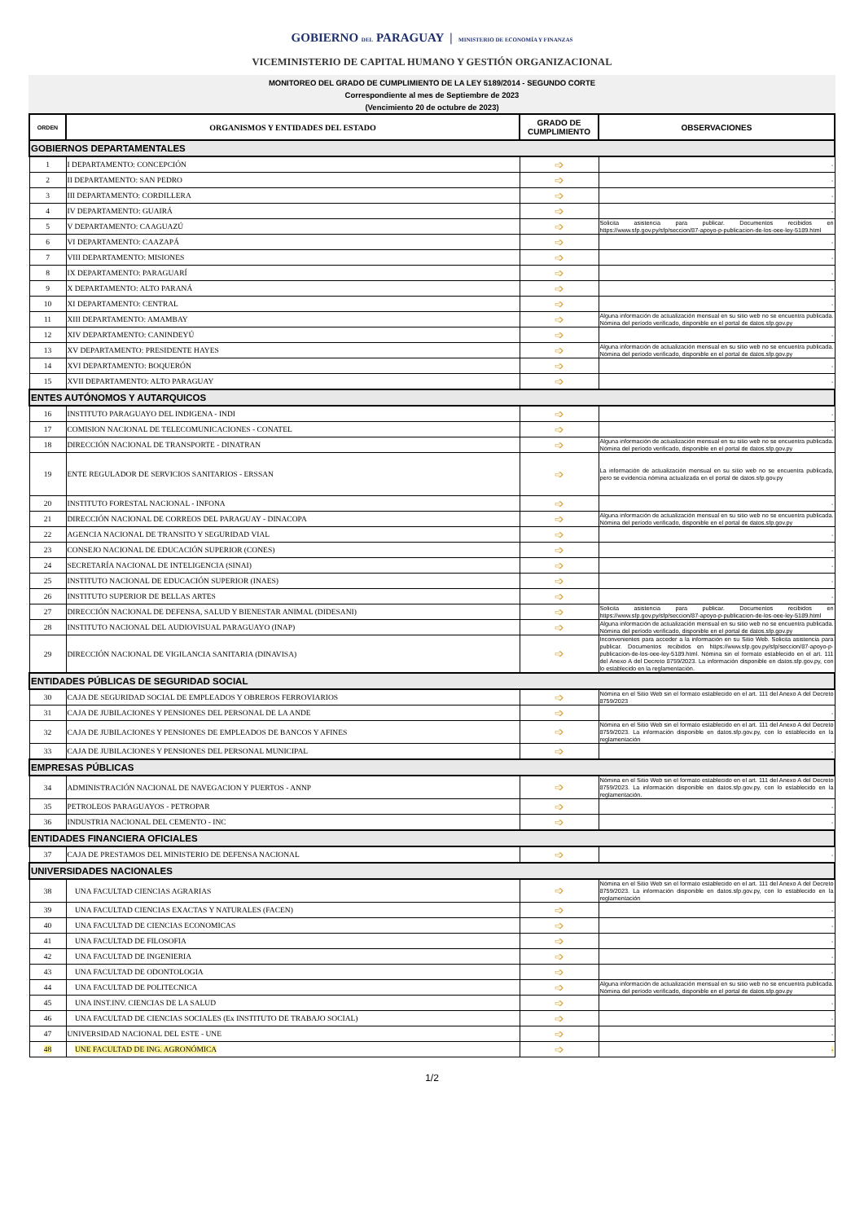GOBIERNO DEL PARAGUAY | MINISTERIO DE ECONOMÍA Y FINANZAS
VICEMINISTERIO DE CAPITAL HUMANO Y GESTIÓN ORGANIZACIONAL
MONITOREO DEL GRADO DE CUMPLIMIENTO DE LA LEY 5189/2014 - SEGUNDO CORTE
Correspondiente al mes de Septiembre de 2023
(Vencimiento 20 de octubre de 2023)
| ORDEN | ORGANISMOS Y ENTIDADES DEL ESTADO | GRADO DE CUMPLIMIENTO | OBSERVACIONES |
| --- | --- | --- | --- |
| GOBIERNOS DEPARTAMENTALES | | | |
| 1 | I DEPARTAMENTO: CONCEPCIÓN | ➩ | - |
| 2 | II DEPARTAMENTO: SAN PEDRO | ➩ | - |
| 3 | III DEPARTAMENTO: CORDILLERA | ➩ | - |
| 4 | IV DEPARTAMENTO: GUAIRÁ | ➩ | - |
| 5 | V DEPARTAMENTO: CAAGUAZÚ | ➩ | Solicita asistencia para publicar. Documentos recibidos en https://www.sfp.gov.py/sfp/seccion/87-apoyo-p-publicacion-de-los-oee-ley-5189.html |
| 6 | VI DEPARTAMENTO: CAAZAPÁ | ➩ | - |
| 7 | VIII DEPARTAMENTO: MISIONES | ➩ | - |
| 8 | IX DEPARTAMENTO: PARAGUARÍ | ➩ | - |
| 9 | X DEPARTAMENTO: ALTO PARANÁ | ➩ | - |
| 10 | XI DEPARTAMENTO: CENTRAL | ➩ | - |
| 11 | XIII DEPARTAMENTO: AMAMBAY | ➩ | Alguna información de actualización mensual en su sitio web no se encuentra publicada. Nómina del período verificado, disponible en el portal de datos.sfp.gov.py |
| 12 | XIV DEPARTAMENTO: CANINDEYÚ | ➩ | - |
| 13 | XV DEPARTAMENTO: PRESIDENTE HAYES | ➩ | Alguna información de actualización mensual en su sitio web no se encuentra publicada. Nómina del período verificado, disponible en el portal de datos.sfp.gov.py |
| 14 | XVI DEPARTAMENTO: BOQUERÓN | ➩ | - |
| 15 | XVII DEPARTAMENTO: ALTO PARAGUAY | ➩ | - |
| ENTES AUTÓNOMOS Y AUTARQUICOS | | | |
| 16 | INSTITUTO PARAGUAYO DEL INDIGENA - INDI | ➩ | - |
| 17 | COMISION NACIONAL DE TELECOMUNICACIONES - CONATEL | ➩ | - |
| 18 | DIRECCIÓN NACIONAL DE TRANSPORTE - DINATRAN | ➩ | Alguna información de actualización mensual en su sitio web no se encuentra publicada. Nómina del período verificado, disponible en el portal de datos.sfp.gov.py |
| 19 | ENTE REGULADOR DE SERVICIOS SANITARIOS - ERSSAN | ➩ | La información de actualización mensual en su sitio web no se encuentra publicada, pero se evidencia nómina actualizada en el portal de datos.sfp.gov.py |
| 20 | INSTITUTO FORESTAL NACIONAL - INFONA | ➩ | - |
| 21 | DIRECCIÓN NACIONAL DE CORREOS DEL PARAGUAY - DINACOPA | ➩ | Alguna información de actualización mensual en su sitio web no se encuentra publicada. Nómina del período verificado, disponible en el portal de datos.sfp.gov.py |
| 22 | AGENCIA NACIONAL DE TRANSITO Y SEGURIDAD VIAL | ➩ | - |
| 23 | CONSEJO NACIONAL DE EDUCACIÓN SUPERIOR (CONES) | ➩ | - |
| 24 | SECRETARÍA NACIONAL DE INTELIGENCIA (SINAI) | ➩ | - |
| 25 | INSTITUTO NACIONAL DE EDUCACIÓN SUPERIOR (INAES) | ➩ | - |
| 26 | INSTITUTO SUPERIOR DE BELLAS ARTES | ➩ | - |
| 27 | DIRECCIÓN NACIONAL DE DEFENSA, SALUD Y BIENESTAR ANIMAL (DIDESANI) | ➩ | Solicita asistencia para publicar. Documentos recibidos en https://www.sfp.gov.py/sfp/seccion/87-apoyo-p-publicacion-de-los-oee-ley-5189.html |
| 28 | INSTITUTO NACIONAL DEL AUDIOVISUAL PARAGUAYO (INAP) | ➩ | Alguna información de actualización mensual en su sitio web no se encuentra publicada. Nómina del período verificado, disponible en el portal de datos.sfp.gov.py |
| 29 | DIRECCIÓN NACIONAL DE VIGILANCIA SANITARIA (DINAVISA) | ➩ | Inconvenientes para acceder a la información en su Sitio Web. Solicita asistencia para publicar. Documentos recibidos en https://www.sfp.gov.py/sfp/seccion/87-apoyo-p-publicacion-de-los-oee-ley-5189.html. Nómina sin el formato establecido en el art. 111 del Anexo A del Decreto 8759/2023. La información disponible en datos.sfp.gov.py, con lo establecido en la reglamentación. |
| ENTIDADES PÚBLICAS DE SEGURIDAD SOCIAL | | | |
| 30 | CAJA DE SEGURIDAD SOCIAL DE EMPLEADOS Y OBREROS FERROVIARIOS | ➩ | Nómina en el Sitio Web sin el formato establecido en el art. 111 del Anexo A del Decreto 8759/2023 |
| 31 | CAJA DE JUBILACIONES Y PENSIONES DEL PERSONAL DE LA ANDE | ➩ | - |
| 32 | CAJA DE JUBILACIONES Y PENSIONES DE EMPLEADOS DE BANCOS Y AFINES | ➩ | Nómina en el Sitio Web sin el formato establecido en el art. 111 del Anexo A del Decreto 8759/2023. La información disponible en datos.sfp.gov.py, con lo establecido en la reglamentación |
| 33 | CAJA DE JUBILACIONES Y PENSIONES DEL PERSONAL MUNICIPAL | ➩ | - |
| EMPRESAS PÚBLICAS | | | |
| 34 | ADMINISTRACIÓN NACIONAL DE NAVEGACION Y PUERTOS - ANNP | ➩ | Nómina en el Sitio Web sin el formato establecido en el art. 111 del Anexo A del Decreto 8759/2023. La información disponible en datos.sfp.gov.py, con lo establecido en la reglamentación. |
| 35 | PETROLEOS PARAGUAYOS - PETROPAR | ➩ | - |
| 36 | INDUSTRIA NACIONAL DEL CEMENTO - INC | ➩ | - |
| ENTIDADES FINANCIERA OFICIALES | | | |
| 37 | CAJA DE PRESTAMOS DEL MINISTERIO DE DEFENSA NACIONAL | ➩ | - |
| UNIVERSIDADES NACIONALES | | | |
| 38 | UNA FACULTAD CIENCIAS AGRARIAS | ➩ | Nómina en el Sitio Web sin el formato establecido en el art. 111 del Anexo A del Decreto 8759/2023. La información disponible en datos.sfp.gov.py, con lo establecido en la reglamentación |
| 39 | UNA FACULTAD CIENCIAS EXACTAS Y NATURALES (FACEN) | ➩ | - |
| 40 | UNA FACULTAD DE CIENCIAS ECONOMICAS | ➩ | - |
| 41 | UNA FACULTAD DE FILOSOFIA | ➩ | - |
| 42 | UNA FACULTAD DE INGENIERIA | ➩ | - |
| 43 | UNA FACULTAD DE ODONTOLOGIA | ➩ | - |
| 44 | UNA FACULTAD DE POLITECNICA | ➩ | Alguna información de actualización mensual en su sitio web no se encuentra publicada. Nómina del período verificado, disponible en el portal de datos.sfp.gov.py |
| 45 | UNA INST.INV. CIENCIAS DE LA SALUD | ➩ | - |
| 46 | UNA FACULTAD DE CIENCIAS SOCIALES (Ex INSTITUTO DE TRABAJO SOCIAL) | ➩ | - |
| 47 | UNIVERSIDAD NACIONAL DEL ESTE - UNE | ➩ | - |
| 48 | UNE FACULTAD DE ING. AGRONÓMICA | ➩ | - |
1/2